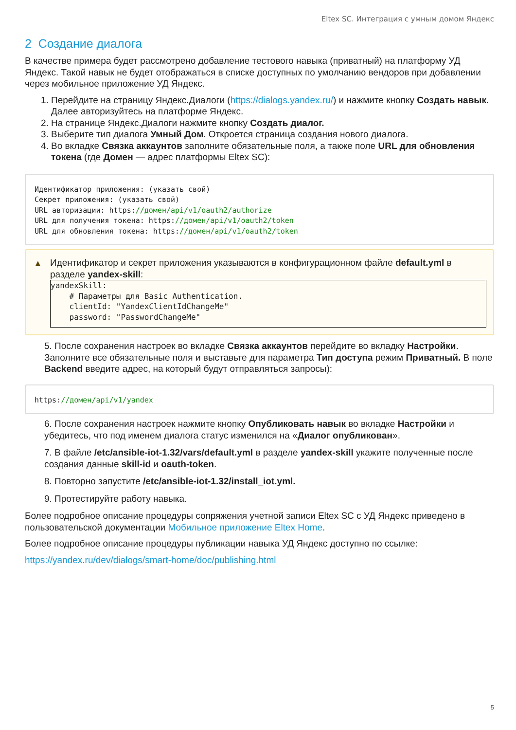Eltex SC. Интеграция с умным домом Яндекс
2 Создание диалога
В качестве примера будет рассмотрено добавление тестового навыка (приватный) на платформу УД Яндекс. Такой навык не будет отображаться в списке доступных по умолчанию вендоров при добавлении через мобильное приложение УД Яндекс.
1. Перейдите на страницу Яндекс.Диалоги (https://dialogs.yandex.ru/) и нажмите кнопку Создать навык. Далее авторизуйтесь на платформе Яндекс.
2. На странице Яндекс.Диалоги нажмите кнопку Создать диалог.
3. Выберите тип диалога Умный Дом. Откроется страница создания нового диалога.
4. Во вкладке Связка аккаунтов заполните обязательные поля, а также поле URL для обновления токена (где Домен — адрес платформы Eltex SC):
Идентификатор приложения: (указать свой) Секрет приложения: (указать свой) URL авторизации: https://домен/api/v1/oauth2/authorize URL для получения токена: https://домен/api/v1/oauth2/token URL для обновления токена: https://домен/api/v1/oauth2/token
▲
Идентификатор и секрет приложения указываются в конфигурационном файле default.yml в разделе yandex-skill:
yandexSkill: # Параметры для Basic Authentication. clientId: "YandexClientIdChangeMe" password: "PasswordChangeMe"
5. После сохранения настроек во вкладке Связка аккаунтов перейдите во вкладку Настройки. Заполните все обязательные поля и выставьте для параметра Тип доступа режим Приватный. В поле Backend введите адрес, на который будут отправляться запросы):
https://домен/api/v1/yandex
6. После сохранения настроек нажмите кнопку Опубликовать навык во вкладке Настройки и убедитесь, что под именем диалога статус изменился на «Диалог опубликован».
7. В файле /etc/ansible-iot-1.32/vars/default.yml в разделе yandex-skill укажите полученные после создания данные skill-id и oauth-token.
8. Повторно запустите /etc/ansible-iot-1.32/install_iot.yml.
9. Протестируйте работу навыка.
Более подробное описание процедуры сопряжения учетной записи Eltex SC с УД Яндекс приведено в пользовательской документации Мобильное приложение Eltex Home.
Более подробное описание процедуры публикации навыка УД Яндекс доступно по ссылке:
https://yandex.ru/dev/dialogs/smart-home/doc/publishing.html
5